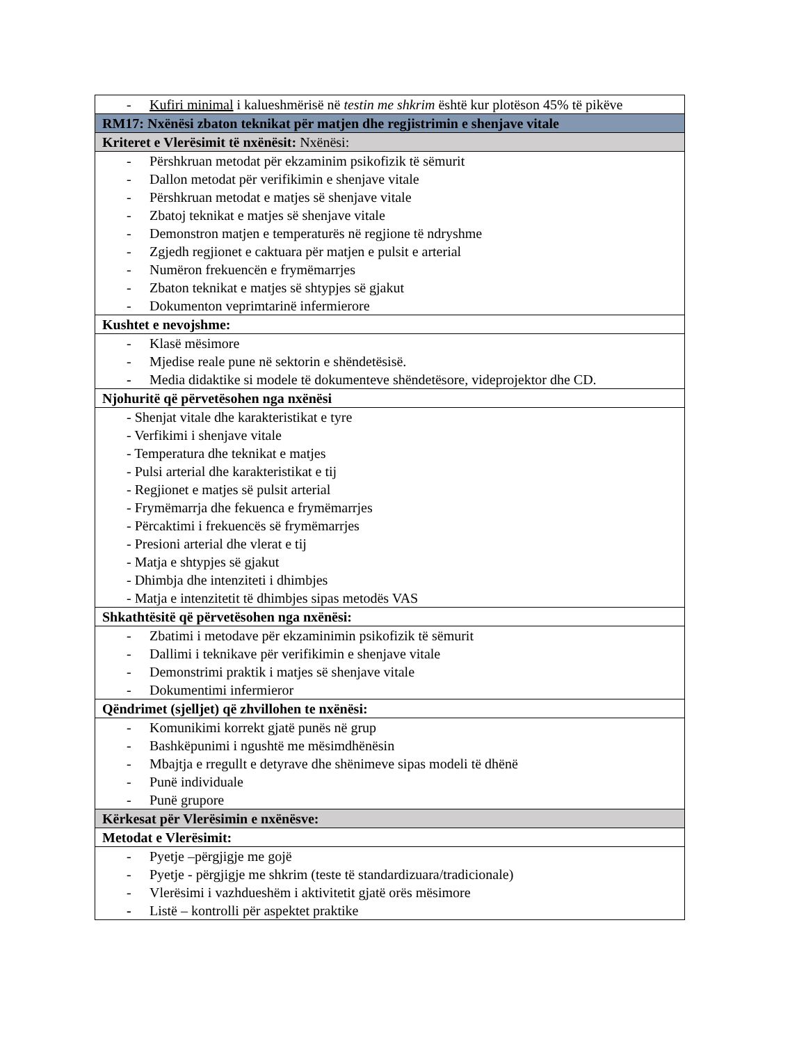| - Kufiri minimal i kalueshmërisë në testin me shkrim është kur plotëson 45% të pikëve |
| RM17: Nxënësi zbaton teknikat për matjen dhe regjistrimin e shenjave vitale |
| Kriteret e Vlerësimit të nxënësit: Nxënësi: |
| - Përshkruan metodat për ekzaminim psikofizik të sëmurit - Dallon metodat për verifikimin e shenjave vitale - Përshkruan metodat e matjes së shenjave vitale - Zbatoj teknikat e matjes së shenjave vitale - Demonstron matjen e temperaturës në regjione të ndryshme - Zgjedh regjionet e caktuara për matjen e pulsit e arterial - Numëron frekuencën e frymëmarrjes - Zbaton teknikat e matjes së shtypjes së gjakut - Dokumenton veprimtarinë infermierore |
| Kushtet e nevojshme: |
| - Klasë mësimore - Mjedise reale pune në sektorin e shëndetësisë. - Media didaktike si modele të dokumenteve shëndetësore, videprojektor dhe CD. |
| Njohuritë që përvetësohen nga nxënësi |
| - Shenjat vitale dhe karakteristikat e tyre - Verfikimi i shenjave vitale - Temperatura dhe teknikat e matjes - Pulsi arterial dhe karakteristikat e tij - Regjionet e matjes së pulsit arterial - Frymëmarrja dhe fekuenca e frymëmarrjes - Përcaktimi i frekuencës së frymëmarrjes - Presioni arterial dhe vlerat e tij - Matja e shtypjes së gjakut - Dhimbja dhe intenziteti i dhimbjes - Matja e intenzitetit të dhimbjes sipas metodës VAS |
| Shkathtësitë që përvetësohen nga nxënësi: |
| - Zbatimi i metodave për ekzaminimin psikofizik të sëmurit - Dallimi i teknikave për verifikimin e shenjave vitale - Demonstrimi praktik i matjes së shenjave vitale - Dokumentimi infermieror |
| Qëndrimet (sjelljet) që zhvillohen te nxënësi: |
| - Komunikimi korrekt gjatë punës në grup - Bashkëpunimi i ngushtë me mësimdhënësin - Mbajtja e rregullt e detyrave dhe shënimeve sipas modeli të dhënë - Punë individuale - Punë grupore |
| Kërkesat për Vlerësimin e nxënësve: |
| Metodat e Vlerësimit: |
| - Pyetje –përgjigje me gojë - Pyetje - përgjigje me shkrim (teste të standardizuara/tradicionale) - Vlerësimi i vazhdueshëm i aktivitetit gjatë orës mësimore - Listë – kontrolli për aspektet praktike |